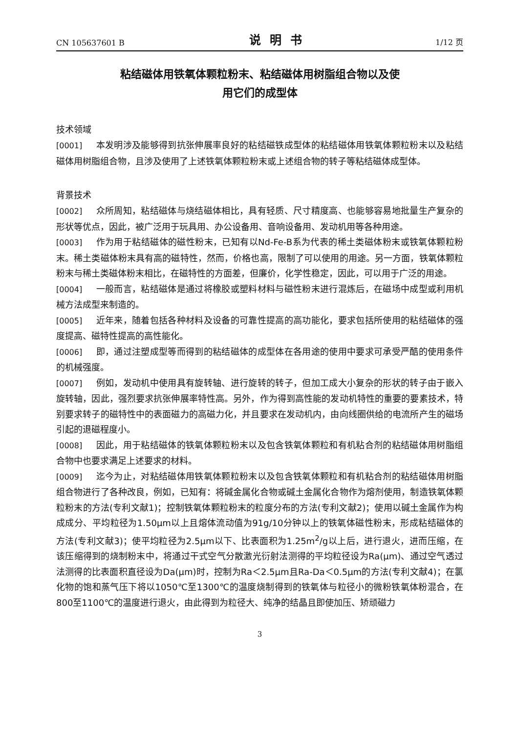CN 105637601 B 说明书 1/12 页
粘结磁体用铁氧体颗粒粉末、粘结磁体用树脂组合物以及使
用它们的成型体
技术领域
[0001] 本发明涉及能够得到抗张伸展率良好的粘结磁铁成型体的粘结磁体用铁氧体颗粒粉末以及粘结磁体用树脂组合物，且涉及使用了上述铁氧体颗粒粉末或上述组合物的转子等粘结磁体成型体。
背景技术
[0002] 众所周知，粘结磁体与烧结磁体相比，具有轻质、尺寸精度高、也能够容易地批量生产复杂的形状等优点，因此，被广泛用于玩具用、办公设备用、音响设备用、发动机用等各种用途。
[0003] 作为用于粘结磁体的磁性粉末，已知有以Nd-Fe-B系为代表的稀土类磁体粉末或铁氧体颗粒粉末。稀土类磁体粉末具有高的磁特性，然而，价格也高，限制了可以使用的用途。另一方面，铁氧体颗粒粉末与稀土类磁体粉末相比，在磁特性的方面差，但廉价，化学性稳定，因此，可以用于广泛的用途。
[0004] 一般而言，粘结磁体是通过将橡胶或塑料材料与磁性粉末进行混炼后，在磁场中成型或利用机械方法成型来制造的。
[0005] 近年来，随着包括各种材料及设备的可靠性提高的高功能化，要求包括所使用的粘结磁体的强度提高、磁特性提高的高性能化。
[0006] 即，通过注塑成型等而得到的粘结磁体的成型体在各用途的使用中要求可承受严酷的使用条件的机械强度。
[0007] 例如，发动机中使用具有旋转轴、进行旋转的转子，但加工成大小复杂的形状的转子由于嵌入旋转轴，因此，强烈要求抗张伸展率特性高。另外，作为得到高性能的发动机特性的重要的要素技术，特别要求转子的磁特性中的表面磁力的高磁力化，并且要求在发动机内，由向线圈供给的电流所产生的磁场引起的退磁程度小。
[0008] 因此，用于粘结磁体的铁氧体颗粒粉末以及包含铁氧体颗粒和有机粘合剂的粘结磁体用树脂组合物中也要求满足上述要求的材料。
[0009] 迄今为止，对粘结磁体用铁氧体颗粒粉末以及包含铁氧体颗粒和有机粘合剂的粘结磁体用树脂组合物进行了各种改良，例如，已知有：将碱金属化合物或碱土金属化合物作为熔剂使用，制造铁氧体颗粒粉末的方法(专利文献1)；控制铁氧体颗粒粉末的粒度分布的方法(专利文献2)；使用以碱土金属作为构成成分、平均粒径为1.50μm以上且熔体流动值为91g/10分钟以上的铁氧体磁性粉末，形成粘结磁体的方法(专利文献3)；使平均粒径为2.5μm以下、比表面积为1.25m<sup>2</sup>/g以上后，进行退火，进而压缩，在该压缩得到的烧制粉末中，将通过干式空气分散激光衍射法测得的平均粒径设为Ra(μm)、通过空气透过法测得的比表面积直径设为Da(μm)时，控制为Ra＜2.5μm且Ra-Da＜0.5μm的方法(专利文献4)；在氯化物的饱和蒸气压下将以1050℃至1300℃的温度烧制得到的铁氧体与粒径小的微粉铁氧体粉混合，在800至1100℃的温度进行退火，由此得到为粒径大、纯净的结晶且即使加压、矫顽磁力
3